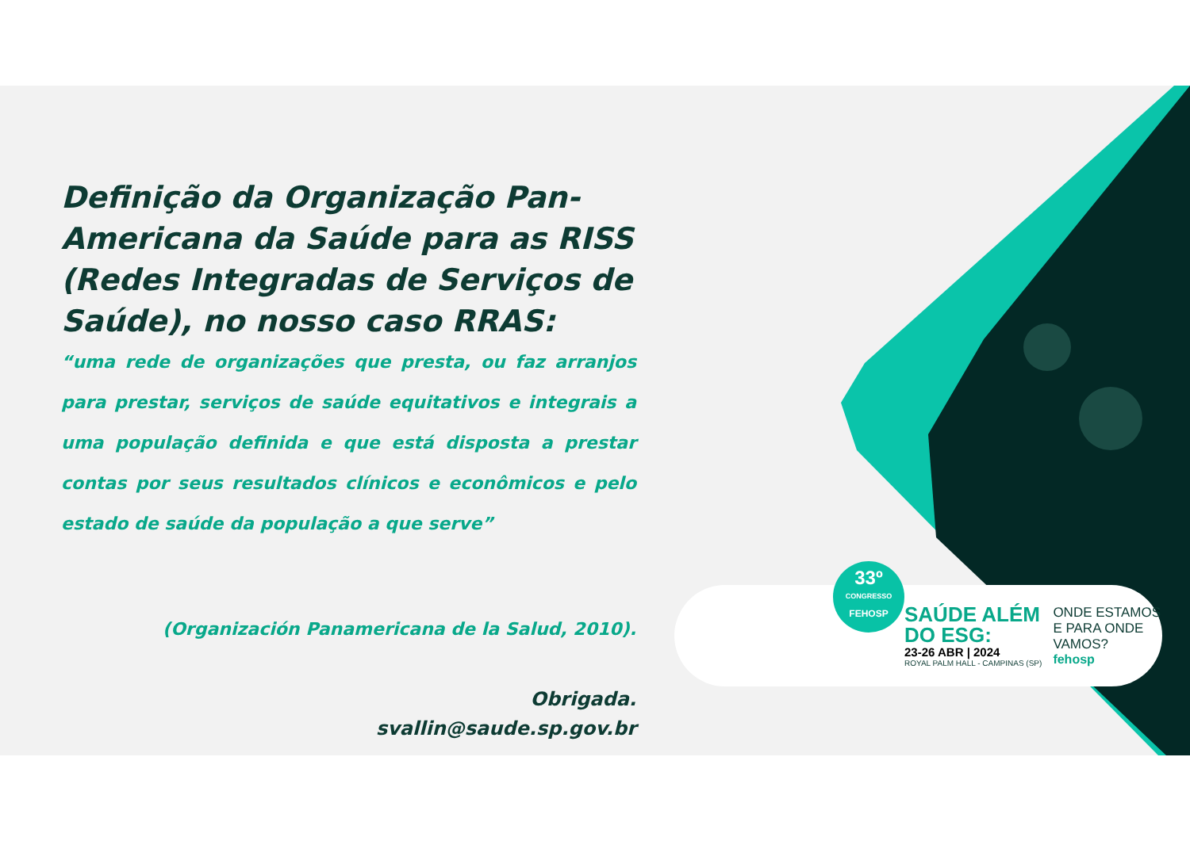Definição da Organização Pan-Americana da Saúde para as RISS (Redes Integradas de Serviços de Saúde), no nosso caso RRAS:
“uma rede de organizações que presta, ou faz arranjos para prestar, serviços de saúde equitativos e integrais a uma população definida e que está disposta a prestar contas por seus resultados clínicos e econômicos e pelo estado de saúde da população a que serve”
(Organización Panamericana de la Salud, 2010).
Obrigada.
svallin@saude.sp.gov.br
33º
CONGRESSO
FEHOSP
SAÚDE ALÉM
DO ESG:
23-26 ABR | 2024
ROYAL PALM HALL - CAMPINAS (SP)
ONDE ESTAMOS
E PARA ONDE
VAMOS?
fehosp